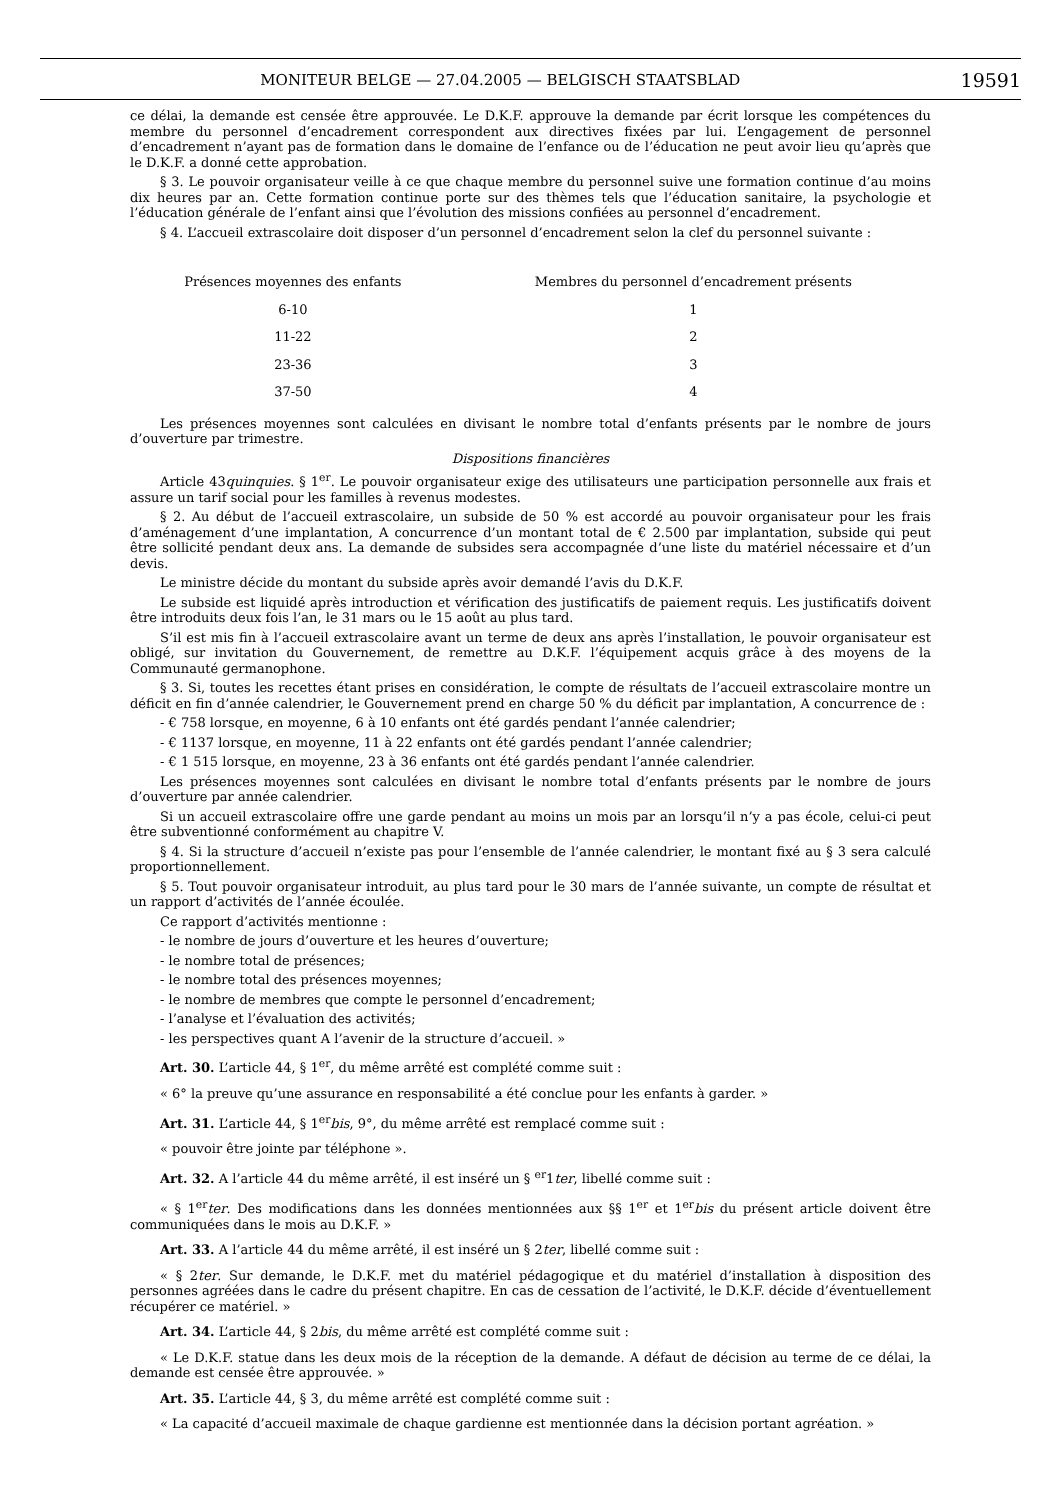MONITEUR BELGE — 27.04.2005 — BELGISCH STAATSBLAD 19591
ce délai, la demande est censée être approuvée. Le D.K.F. approuve la demande par écrit lorsque les compétences du membre du personnel d’encadrement correspondent aux directives fixées par lui. L’engagement de personnel d’encadrement n’ayant pas de formation dans le domaine de l’enfance ou de l’éducation ne peut avoir lieu qu’après que le D.K.F. a donné cette approbation.
§ 3. Le pouvoir organisateur veille à ce que chaque membre du personnel suive une formation continue d’au moins dix heures par an. Cette formation continue porte sur des thèmes tels que l’éducation sanitaire, la psychologie et l’éducation générale de l’enfant ainsi que l’évolution des missions confiées au personnel d’encadrement.
§ 4. L’accueil extrascolaire doit disposer d’un personnel d’encadrement selon la clef du personnel suivante :
| Présences moyennes des enfants | Membres du personnel d’encadrement présents |
| --- | --- |
| 6-10 | 1 |
| 11-22 | 2 |
| 23-36 | 3 |
| 37-50 | 4 |
Les présences moyennes sont calculées en divisant le nombre total d’enfants présents par le nombre de jours d’ouverture par trimestre.
Dispositions financières
Article 43quinquies. § 1<sup>er</sup>. Le pouvoir organisateur exige des utilisateurs une participation personnelle aux frais et assure un tarif social pour les familles à revenus modestes.
§ 2. Au début de l’accueil extrascolaire, un subside de 50 % est accordé au pouvoir organisateur pour les frais d’aménagement d’une implantation, A concurrence d’un montant total de € 2.500 par implantation, subside qui peut être sollicité pendant deux ans. La demande de subsides sera accompagnée d’une liste du matériel nécessaire et d’un devis.
Le ministre décide du montant du subside après avoir demandé l’avis du D.K.F.
Le subside est liquidé après introduction et vérification des justificatifs de paiement requis. Les justificatifs doivent être introduits deux fois l’an, le 31 mars ou le 15 août au plus tard.
S’il est mis fin à l’accueil extrascolaire avant un terme de deux ans après l’installation, le pouvoir organisateur est obligé, sur invitation du Gouvernement, de remettre au D.K.F. l’équipement acquis grâce à des moyens de la Communauté germanophone.
§ 3. Si, toutes les recettes étant prises en considération, le compte de résultats de l’accueil extrascolaire montre un déficit en fin d’année calendrier, le Gouvernement prend en charge 50 % du déficit par implantation, A concurrence de :
- € 758 lorsque, en moyenne, 6 à 10 enfants ont été gardés pendant l’année calendrier;
- € 1137 lorsque, en moyenne, 11 à 22 enfants ont été gardés pendant l’année calendrier;
- € 1 515 lorsque, en moyenne, 23 à 36 enfants ont été gardés pendant l’année calendrier.
Les présences moyennes sont calculées en divisant le nombre total d’enfants présents par le nombre de jours d’ouverture par année calendrier.
Si un accueil extrascolaire offre une garde pendant au moins un mois par an lorsqu’il n’y a pas école, celui-ci peut être subventionné conformément au chapitre V.
§ 4. Si la structure d’accueil n’existe pas pour l’ensemble de l’année calendrier, le montant fixé au § 3 sera calculé proportionnellement.
§ 5. Tout pouvoir organisateur introduit, au plus tard pour le 30 mars de l’année suivante, un compte de résultat et un rapport d’activités de l’année écoulée.
Ce rapport d’activités mentionne :
- le nombre de jours d’ouverture et les heures d’ouverture;
- le nombre total de présences;
- le nombre total des présences moyennes;
- le nombre de membres que compte le personnel d’encadrement;
- l’analyse et l’évaluation des activités;
- les perspectives quant A l’avenir de la structure d’accueil. »
Art. 30. L’article 44, § 1<sup>er</sup>, du même arrêté est complété comme suit :
« 6° la preuve qu’une assurance en responsabilité a été conclue pour les enfants à garder. »
Art. 31. L’article 44, § 1<sup>er</sup>bis, 9°, du même arrêté est remplacé comme suit :
« pouvoir être jointe par téléphone ».
Art. 32. A l’article 44 du même arrêté, il est inséré un § <sup>er</sup>1ter, libellé comme suit :
« § 1<sup>er</sup>ter. Des modifications dans les données mentionnées aux §§ 1<sup>er</sup> et 1<sup>er</sup>bis du présent article doivent être communiquées dans le mois au D.K.F. »
Art. 33. A l’article 44 du même arrêté, il est inséré un § 2ter, libellé comme suit :
« § 2ter. Sur demande, le D.K.F. met du matériel pédagogique et du matériel d’installation à disposition des personnes agréées dans le cadre du présent chapitre. En cas de cessation de l’activité, le D.K.F. décide d’éventuellement récupérer ce matériel. »
Art. 34. L’article 44, § 2bis, du même arrêté est complété comme suit :
« Le D.K.F. statue dans les deux mois de la réception de la demande. A défaut de décision au terme de ce délai, la demande est censée être approuvée. »
Art. 35. L’article 44, § 3, du même arrêté est complété comme suit :
« La capacité d’accueil maximale de chaque gardienne est mentionnée dans la décision portant agréation. »